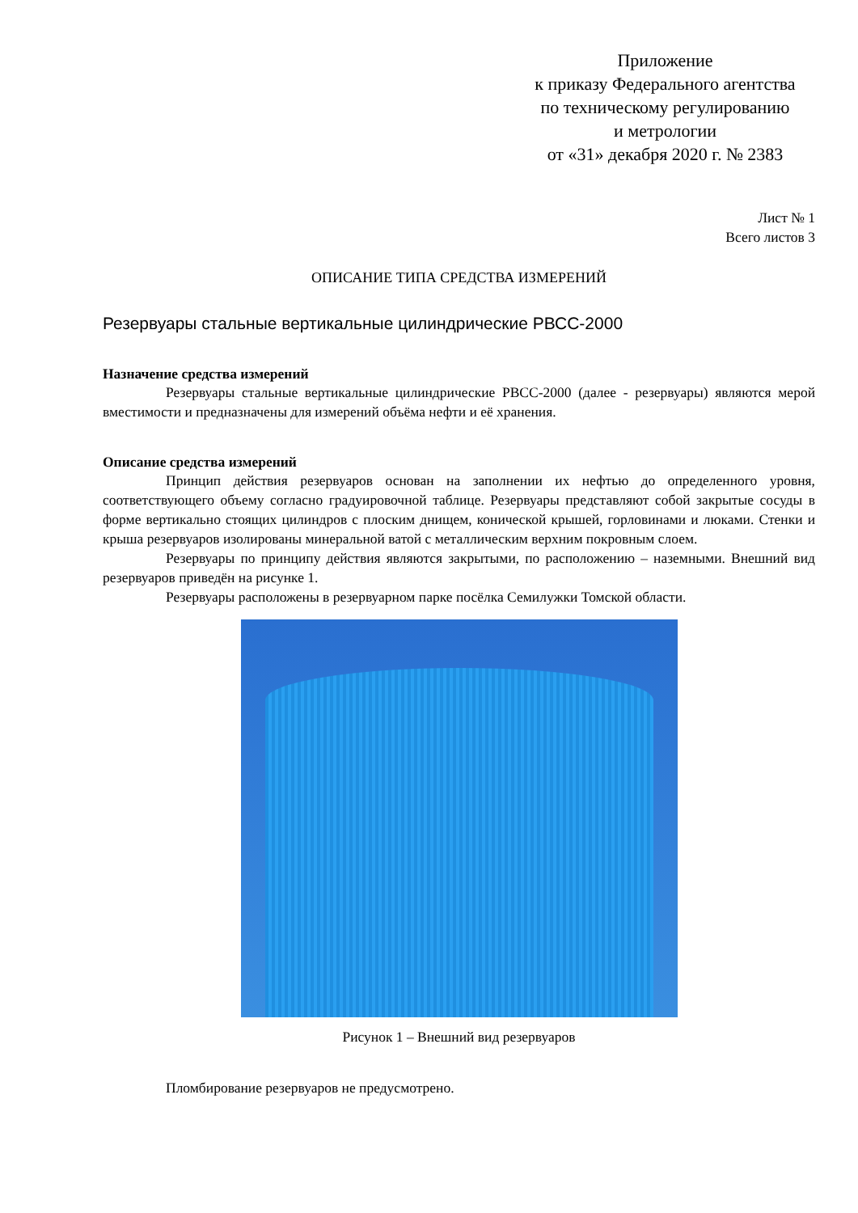Приложение
к приказу Федерального агентства
по техническому регулированию
и метрологии
от «31» декабря 2020 г. № 2383
Лист № 1
Всего листов 3
ОПИСАНИЕ ТИПА СРЕДСТВА ИЗМЕРЕНИЙ
Резервуары стальные вертикальные цилиндрические РВСС-2000
Назначение средства измерений
Резервуары стальные вертикальные цилиндрические РВСС-2000 (далее - резервуары) являются мерой вместимости и предназначены для измерений объёма нефти и её хранения.
Описание средства измерений
Принцип действия резервуаров основан на заполнении их нефтью до определенного уровня, соответствующего объему согласно градуировочной таблице. Резервуары представляют собой закрытые сосуды в форме вертикально стоящих цилиндров с плоским днищем, конической крышей, горловинами и люками. Стенки и крыша резервуаров изолированы минеральной ватой с металлическим верхним покровным слоем.
Резервуары по принципу действия являются закрытыми, по расположению – наземными. Внешний вид резервуаров приведён на рисунке 1.
Резервуары расположены в резервуарном парке посёлка Семилужки Томской области.
Рисунок 1 – Внешний вид резервуаров
Пломбирование резервуаров не предусмотрено.